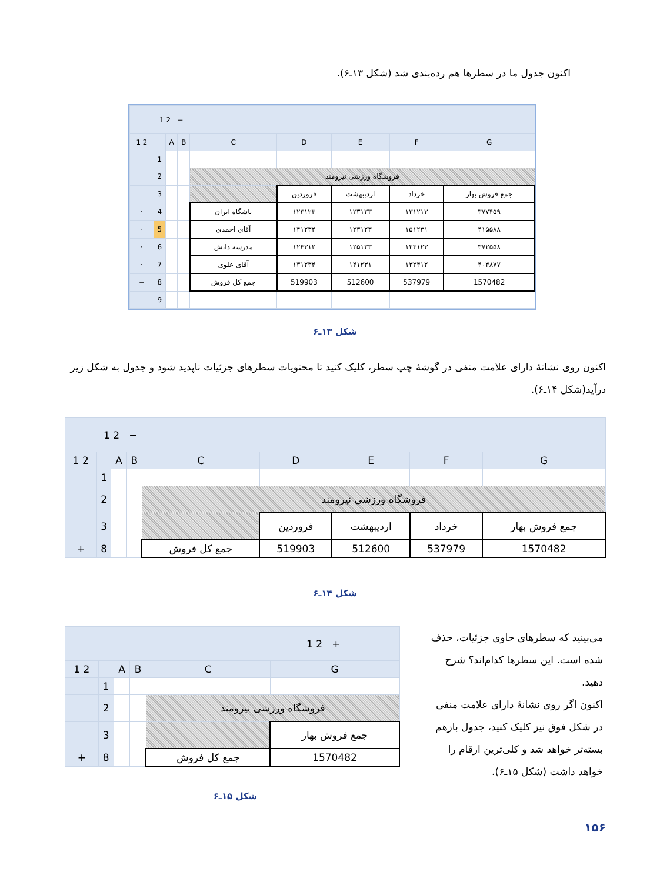اکنون جدول ما در سطرها هم رده‌بندی شد (شکل ۱۳ـ۶).
| 1 2 − | | | | | | | | |
| 1 2 | | A | B | C | D | E | F | G |
| | 1 | | | | | | | |
| | 2 | | | فروشگاه ورزشی نیرومند | | | | |
| | 3 | | | | فروردین | اردیبهشت | خرداد | جمع فروش بهار |
| · | 4 | | | باشگاه ایران | ۱۲۳۱۲۳ | ۱۲۳۱۲۳ | ۱۳۱۲۱۳ | ۳۷۷۴۵۹ |
| · | 5 | | | آقای احمدی | ۱۴۱۲۳۴ | ۱۲۳۱۲۳ | ۱۵۱۲۳۱ | ۴۱۵۵۸۸ |
| · | 6 | | | مدرسه دانش | ۱۲۴۳۱۲ | ۱۲۵۱۲۳ | ۱۲۳۱۲۳ | ۳۷۲۵۵۸ |
| · | 7 | | | آقای علوی | ۱۳۱۲۳۴ | ۱۴۱۲۳۱ | ۱۳۲۴۱۲ | ۴۰۴۸۷۷ |
| − | 8 | | | جمع کل فروش | 519903 | 512600 | 537979 | 1570482 |
| | 9 | | | | | | | |
شکل ۱۳ـ۶
اکنون روی نشانهٔ دارای علامت منفی در گوشهٔ چپ سطر، کلیک کنید تا محتویات سطرهای جزئیات ناپدید شود و جدول به شکل زیر درآید(شکل ۱۴ـ۶).
| 1 2 − | | | | | | | | |
| 1 2 | | A | B | C | D | E | F | G |
| | 1 | | | | | | | |
| | 2 | | | فروشگاه ورزشی نیرومند | | | | |
| | 3 | | | | فروردین | اردیبهشت | خرداد | جمع فروش بهار |
| + | 8 | | | جمع کل فروش | 519903 | 512600 | 537979 | 1570482 |
شکل ۱۴ـ۶
می‌بینید که سطرهای حاوی جزئیات، حذف شده است. این سطرها کدام‌اند؟ شرح دهید.
اکنون اگر روی نشانهٔ دارای علامت منفی در شکل فوق نیز کلیک کنید، جدول بازهم بسته‌تر خواهد شد و کلی‌ترین ارقام را خواهد داشت (شکل ۱۵ـ۶).
| 1 2 + | | | | | |
| 1 2 | | A | B | C | G |
| | 1 | | | | |
| | 2 | | | فروشگاه ورزشی نیرومند | |
| | 3 | | | | جمع فروش بهار |
| + | 8 | | | جمع کل فروش | 1570482 |
شکل ۱۵ـ۶
۱۵۶